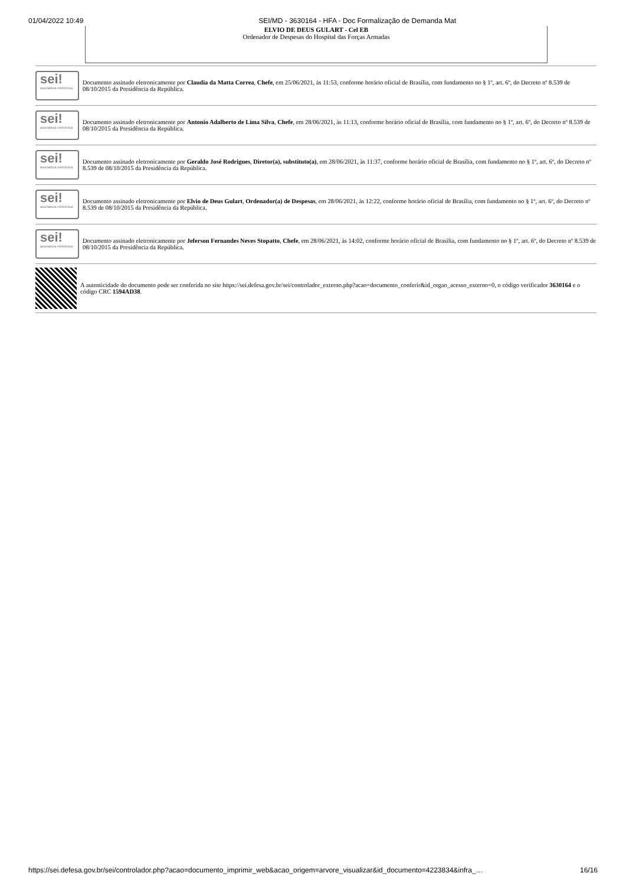01/04/2022 10:49 SEI/MD - 3630164 - HFA - Doc Formalização de Demanda Mat
ELVIO DE DEUS GULART - Cel EB
Ordenador de Despesas do Hospital das Forças Armadas
sei!
assinatura eletrônica
Documento assinado eletronicamente por Claudia da Matta Correa, Chefe, em 25/06/2021, às 11:53, conforme horário oficial de Brasília, com fundamento no § 1º, art. 6º, do Decreto nº 8.539 de 08/10/2015 da Presidência da República.
sei!
assinatura eletrônica
Documento assinado eletronicamente por Antonio Adalberto de Lima Silva, Chefe, em 28/06/2021, às 11:13, conforme horário oficial de Brasília, com fundamento no § 1º, art. 6º, do Decreto nº 8.539 de 08/10/2015 da Presidência da República.
sei!
assinatura eletrônica
Documento assinado eletronicamente por Geraldo José Rodrigues, Diretor(a), substituto(a), em 28/06/2021, às 11:37, conforme horário oficial de Brasília, com fundamento no § 1º, art. 6º, do Decreto nº 8.539 de 08/10/2015 da Presidência da República.
sei!
assinatura eletrônica
Documento assinado eletronicamente por Elvio de Deus Gulart, Ordenador(a) de Despesas, em 28/06/2021, às 12:22, conforme horário oficial de Brasília, com fundamento no § 1º, art. 6º, do Decreto nº 8.539 de 08/10/2015 da Presidência da República.
sei!
assinatura eletrônica
Documento assinado eletronicamente por Jeferson Fernandes Neves Stopatto, Chefe, em 28/06/2021, às 14:02, conforme horário oficial de Brasília, com fundamento no § 1º, art. 6º, do Decreto nº 8.539 de 08/10/2015 da Presidência da República.
A autenticidade do documento pode ser conferida no site https://sei.defesa.gov.br/sei/controlador_externo.php?acao=documento_conferir&id_orgao_acesso_externo=0, o código verificador 3630164 e o código CRC 1594AD38.
https://sei.defesa.gov.br/sei/controlador.php?acao=documento_imprimir_web&acao_origem=arvore_visualizar&id_documento=4223834&infra_… 16/16